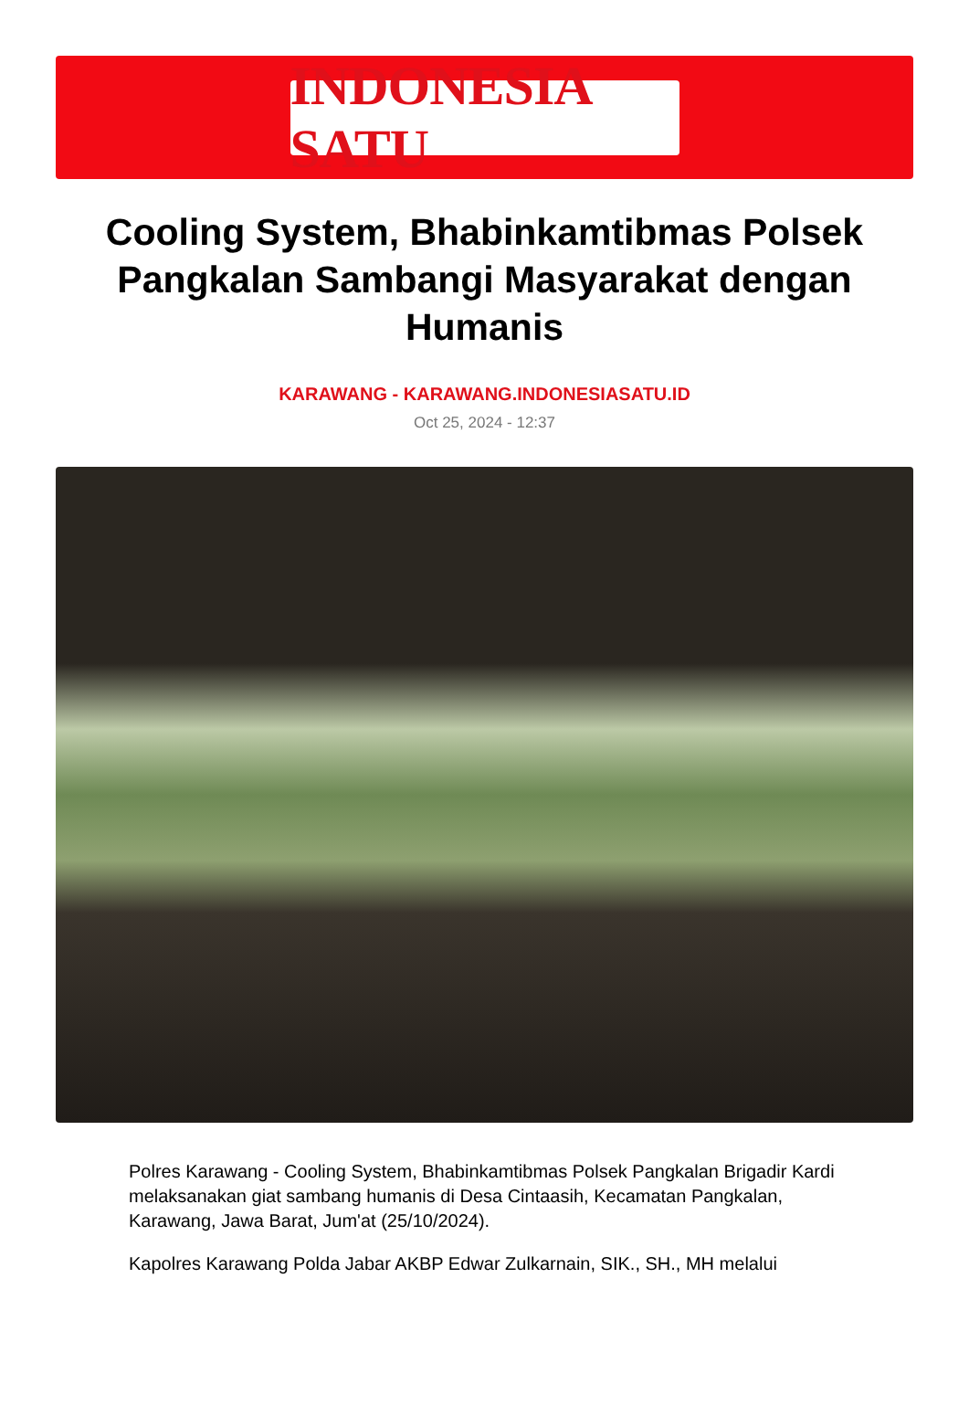INDONESIA SATU
Cooling System, Bhabinkamtibmas Polsek Pangkalan Sambangi Masyarakat dengan Humanis
KARAWANG - KARAWANG.INDONESIASATU.ID
Oct 25, 2024 - 12:37
Polres Karawang - Cooling System, Bhabinkamtibmas Polsek Pangkalan Brigadir Kardi melaksanakan giat sambang humanis di Desa Cintaasih, Kecamatan Pangkalan, Karawang, Jawa Barat, Jum'at (25/10/2024).
Kapolres Karawang Polda Jabar AKBP Edwar Zulkarnain, SIK., SH., MH melalui